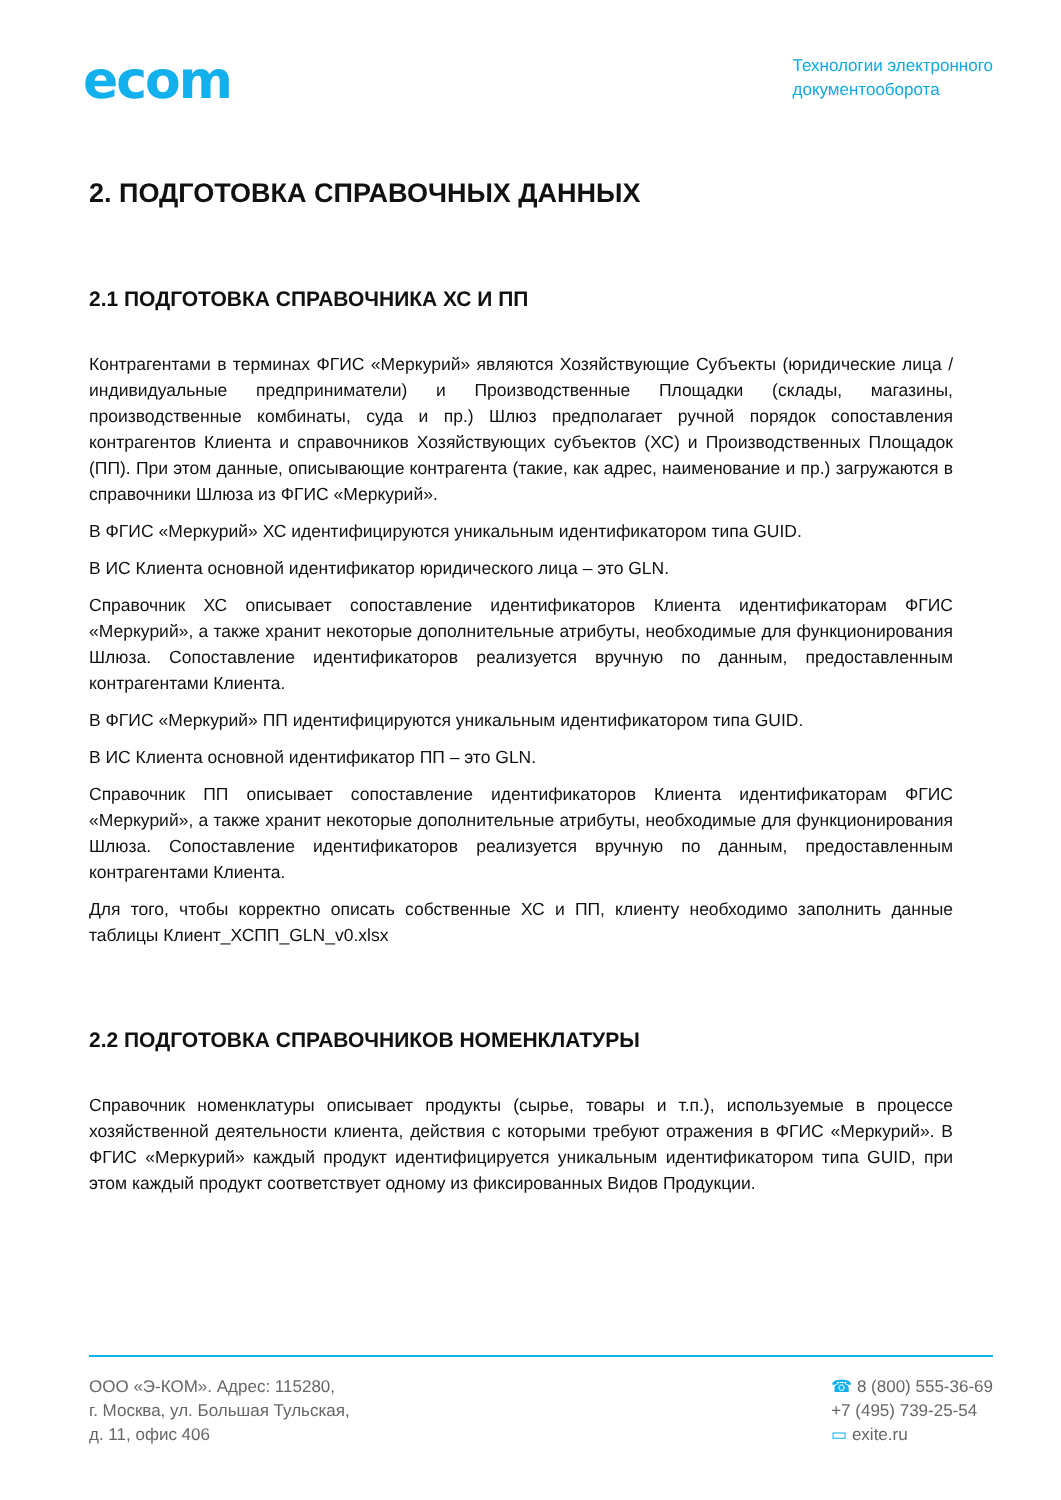ecom
Технологии электронного
документооборота
2. ПОДГОТОВКА СПРАВОЧНЫХ ДАННЫХ
2.1 ПОДГОТОВКА СПРАВОЧНИКА ХС И ПП
Контрагентами в терминах ФГИС «Меркурий» являются Хозяйствующие Субъекты (юридические лица / индивидуальные предприниматели) и Производственные Площадки (склады, магазины, производственные комбинаты, суда и пр.) Шлюз предполагает ручной порядок сопоставления контрагентов Клиента и справочников Хозяйствующих субъектов (ХС) и Производственных Площадок (ПП). При этом данные, описывающие контрагента (такие, как адрес, наименование и пр.) загружаются в справочники Шлюза из ФГИС «Меркурий».
В ФГИС «Меркурий» ХС идентифицируются уникальным идентификатором типа GUID.
В ИС Клиента основной идентификатор юридического лица – это GLN.
Справочник ХС описывает сопоставление идентификаторов Клиента идентификаторам ФГИС «Меркурий», а также хранит некоторые дополнительные атрибуты, необходимые для функционирования Шлюза. Сопоставление идентификаторов реализуется вручную по данным, предоставленным контрагентами Клиента.
В ФГИС «Меркурий» ПП идентифицируются уникальным идентификатором типа GUID.
В ИС Клиента основной идентификатор ПП – это GLN.
Справочник ПП описывает сопоставление идентификаторов Клиента идентификаторам ФГИС «Меркурий», а также хранит некоторые дополнительные атрибуты, необходимые для функционирования Шлюза. Сопоставление идентификаторов реализуется вручную по данным, предоставленным контрагентами Клиента.
Для того, чтобы корректно описать собственные ХС и ПП, клиенту необходимо заполнить данные таблицы Клиент_ХСПП_GLN_v0.xlsx
2.2 ПОДГОТОВКА СПРАВОЧНИКОВ НОМЕНКЛАТУРЫ
Справочник номенклатуры описывает продукты (сырье, товары и т.п.), используемые в процессе хозяйственной деятельности клиента, действия с которыми требуют отражения в ФГИС «Меркурий». В ФГИС «Меркурий» каждый продукт идентифицируется уникальным идентификатором типа GUID, при этом каждый продукт соответствует одному из фиксированных Видов Продукции.
ООО «Э-КОМ». Адрес: 115280,
г. Москва, ул. Большая Тульская,
д. 11, офис 406
☎ 8 (800) 555-36-69
+7 (495) 739-25-54
▭ exite.ru